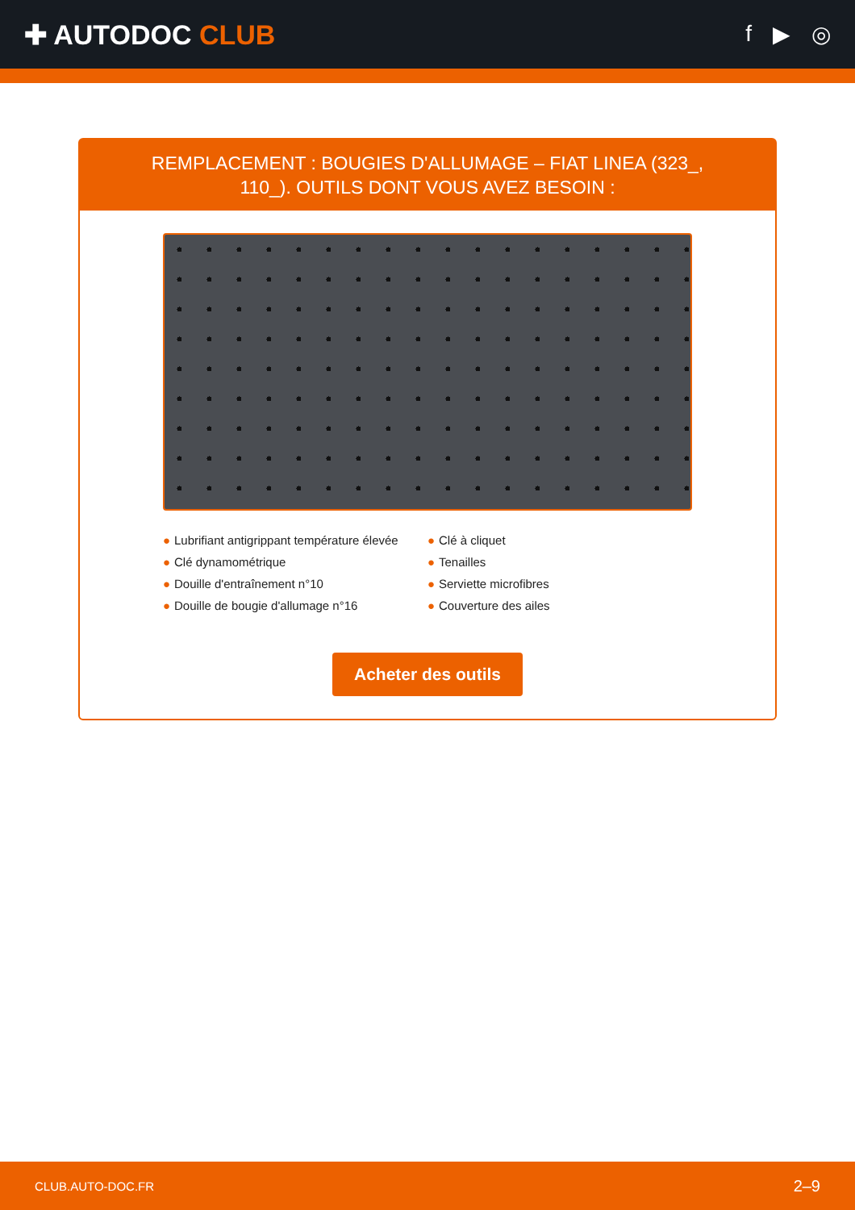✚ AUTODOC CLUB
f ▶ ◎
REMPLACEMENT : BOUGIES D'ALLUMAGE – FIAT LINEA (323_, 110_). OUTILS DONT VOUS AVEZ BESOIN :
● Lubrifiant antigrippant température élevée
● Clé dynamométrique
● Douille d'entraînement n°10
● Douille de bougie d'allumage n°16
● Clé à cliquet
● Tenailles
● Serviette microfibres
● Couverture des ailes
Acheter des outils
CLUB.AUTO-DOC.FR 2–9